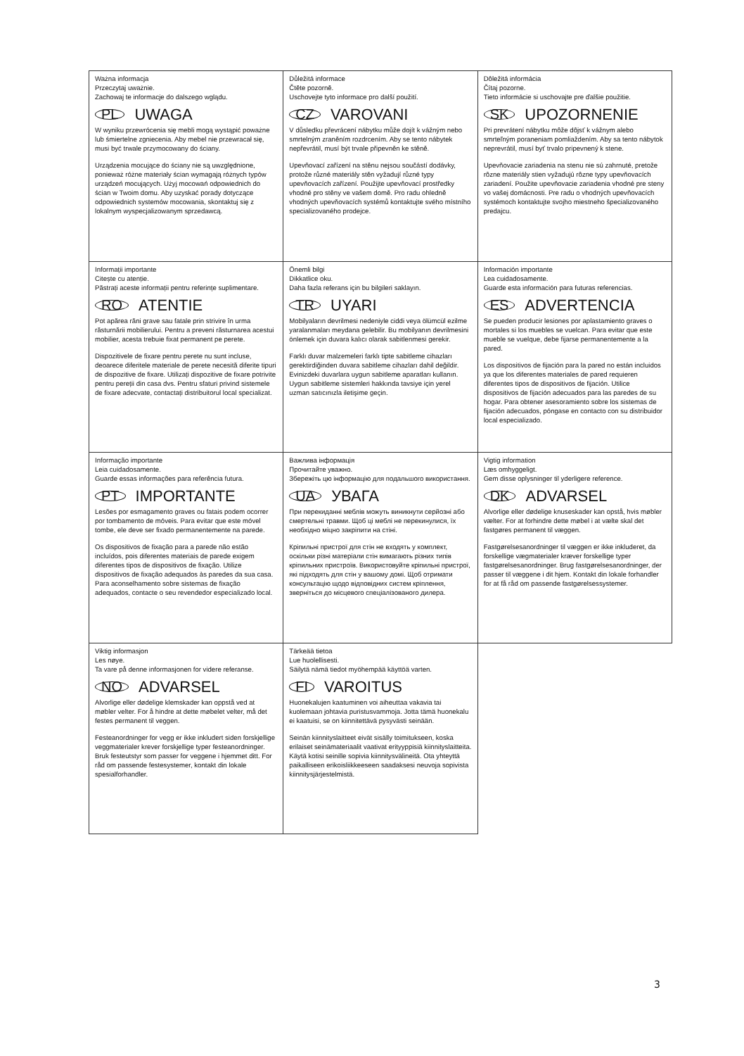| Ważna informacja Przeczytaj uważnie. Zachowaj te informacje do dalszego wglądu. PL UWAGA W wyniku przewrócenia się mebli mogą wystąpić poważne lub śmiertelne zgniecenia. Aby mebel nie przewracał się, musi być trwale przymocowany do ściany. Urządzenia mocujące do ściany nie są uwzględnione, ponieważ różne materiały ścian wymagają różnych typów urządzeń mocujących. Użyj mocowań odpowiednich do ścian w Twoim domu. Aby uzyskać porady dotyczące odpowiednich systemów mocowania, skontaktuj się z lokalnym wyspecjalizowanym sprzedawcą. | Důležitá informace Čtěte pozorně. Uschovejte tyto informace pro další použití. CZ VAROVANI V důsledku převrácení nábytku může dojít k vážným nebo smrtelným zraněním rozdrcením. Aby se tento nábytek nepřevrátil, musí být trvale připevněn ke stěně. Upevňovací zařízení na stěnu nejsou součástí dodávky, protože různé materiály stěn vyžadují různé typy upevňovacích zařízení. Použijte upevňovací prostředky vhodné pro stěny ve vašem domě. Pro radu ohledně vhodných upevňovacích systémů kontaktujte svého místního specializovaného prodejce. | Dôležitá informácia Čítaj pozorne. Tieto informácie si uschovajte pre ďalšie použitie. SK UPOZORNENIE Pri prevrátení nábytku môže dôjsť k vážnym alebo smrteľným poraneniam pomliaždením. Aby sa tento nábytok neprevrátil, musí byť trvalo pripevnený k stene. Upevňovacie zariadenia na stenu nie sú zahrnuté, pretože rôzne materiály stien vyžadujú rôzne typy upevňovacích zariadení. Použite upevňovacie zariadenia vhodné pre steny vo vašej domácnosti. Pre radu o vhodných upevňovacích systémoch kontaktujte svojho miestneho špecializovaného predajcu. |
| Informații importante Citește cu atenție. Păstrați aceste informații pentru referințe suplimentare. RO ATENTIE Pot apărea răni grave sau fatale prin strivire în urma răsturnării mobilierului. Pentru a preveni răsturnarea acestui mobilier, acesta trebuie fixat permanent pe perete. Dispozitivele de fixare pentru perete nu sunt incluse, deoarece diferitele materiale de perete necesită diferite tipuri de dispozitive de fixare. Utilizați dispozitive de fixare potrivite pentru pereții din casa dvs. Pentru sfaturi privind sistemele de fixare adecvate, contactați distribuitorul local specializat. | Önemli bilgi Dikkatlice oku. Daha fazla referans için bu bilgileri saklayın. TR UYARI Mobilyaların devrilmesi nedeniyle ciddi veya ölümcül ezilme yaralanmaları meydana gelebilir. Bu mobilyanın devrilmesini önlemek için duvara kalıcı olarak sabitlenmesi gerekir. Farklı duvar malzemeleri farklı tipte sabitleme cihazları gerektirdiğinden duvara sabitleme cihazları dahil değildir. Evinizdeki duvarlara uygun sabitleme aparatları kullanın. Uygun sabitleme sistemleri hakkında tavsiye için yerel uzman satıcınızla iletişime geçin. | Información importante Lea cuidadosamente. Guarde esta información para futuras referencias. ES ADVERTENCIA Se pueden producir lesiones por aplastamiento graves o mortales si los muebles se vuelcan. Para evitar que este mueble se vuelque, debe fijarse permanentemente a la pared. Los dispositivos de fijación para la pared no están incluidos ya que los diferentes materiales de pared requieren diferentes tipos de dispositivos de fijación. Utilice dispositivos de fijación adecuados para las paredes de su hogar. Para obtener asesoramiento sobre los sistemas de fijación adecuados, póngase en contacto con su distribuidor local especializado. |
| Informação importante Leia cuidadosamente. Guarde essas informações para referência futura. PT IMPORTANTE Lesões por esmagamento graves ou fatais podem ocorrer por tombamento de móveis. Para evitar que este móvel tombe, ele deve ser fixado permanentemente na parede. Os dispositivos de fixação para a parede não estão incluídos, pois diferentes materiais de parede exigem diferentes tipos de dispositivos de fixação. Utilize dispositivos de fixação adequados às paredes da sua casa. Para aconselhamento sobre sistemas de fixação adequados, contacte o seu revendedor especializado local. | Важлива інформація Прочитайте уважно. Збережіть цю інформацію для подальшого використання. UA УВАГА При перекиданні меблів можуть виникнути серйозні або смертельні травми. Щоб ці меблі не перекинулися, їх необхідно міцно закріпити на стіні. Кріпильні пристрої для стін не входять у комплект, оскільки різні матеріали стін вимагають різних типів кріпильних пристроїв. Використовуйте кріпильні пристрої, які підходять для стін у вашому домі. Щоб отримати консультацію щодо відповідних систем кріплення, зверніться до місцевого спеціалізованого дилера. | Vigtig information Læs omhyggeligt. Gem disse oplysninger til yderligere reference. DK ADVARSEL Alvorlige eller dødelige knuseskader kan opstå, hvis møbler vælter. For at forhindre dette møbel i at vælte skal det fastgøres permanent til væggen. Fastgørelsesanordninger til væggen er ikke inkluderet, da forskellige vægmaterialer kræver forskellige typer fastgørelsesanordninger. Brug fastgørelsesanordninger, der passer til væggene i dit hjem. Kontakt din lokale forhandler for at få råd om passende fastgørelsessystemer. |
| Viktig informasjon Les nøye. Ta vare på denne informasjonen for videre referanse. NO ADVARSEL Alvorlige eller dødelige klemskader kan oppstå ved at møbler velter. For å hindre at dette møbelet velter, må det festes permanent til veggen. Festeanordninger for vegg er ikke inkludert siden forskjellige veggmaterialer krever forskjellige typer festeanordninger. Bruk festeutstyr som passer for veggene i hjemmet ditt. For råd om passende festesystemer, kontakt din lokale spesialforhandler. | Tärkeää tietoa Lue huolellisesti. Säilytä nämä tiedot myöhempää käyttöä varten. FI VAROITUS Huonekalujen kaatuminen voi aiheuttaa vakavia tai kuolemaan johtavia puristusvammoja. Jotta tämä huonekalu ei kaatuisi, se on kiinnitettävä pysyvästi seinään. Seinän kiinnityslaitteet eivät sisälly toimitukseen, koska erilaiset seinämateriaalit vaativat erityyppisiä kiinnityslaitteita. Käytä kotisi seinille sopivia kiinnitysvälineitä. Ota yhteyttä paikalliseen erikoisliikkeeseen saadaksesi neuvoja sopivista kiinnitysjärjestelmistä. | |
3